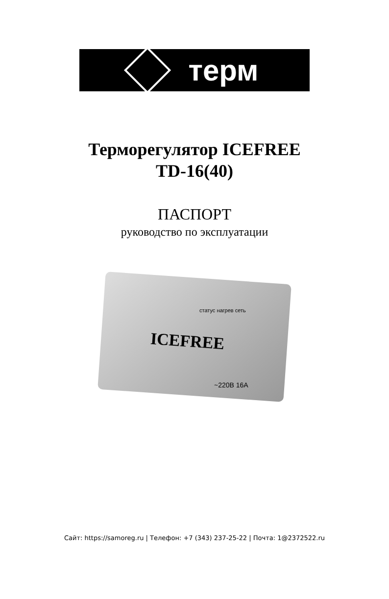терм
Терморегулятор ICEFREE
TD-16(40)
ПАСПОРТ
руководство по эксплуатации
статус нагрев сеть
ICEFREE
~220В 16А
Сайт: https://samoreg.ru | Телефон: +7 (343) 237-25-22 | Почта: 1@2372522.ru